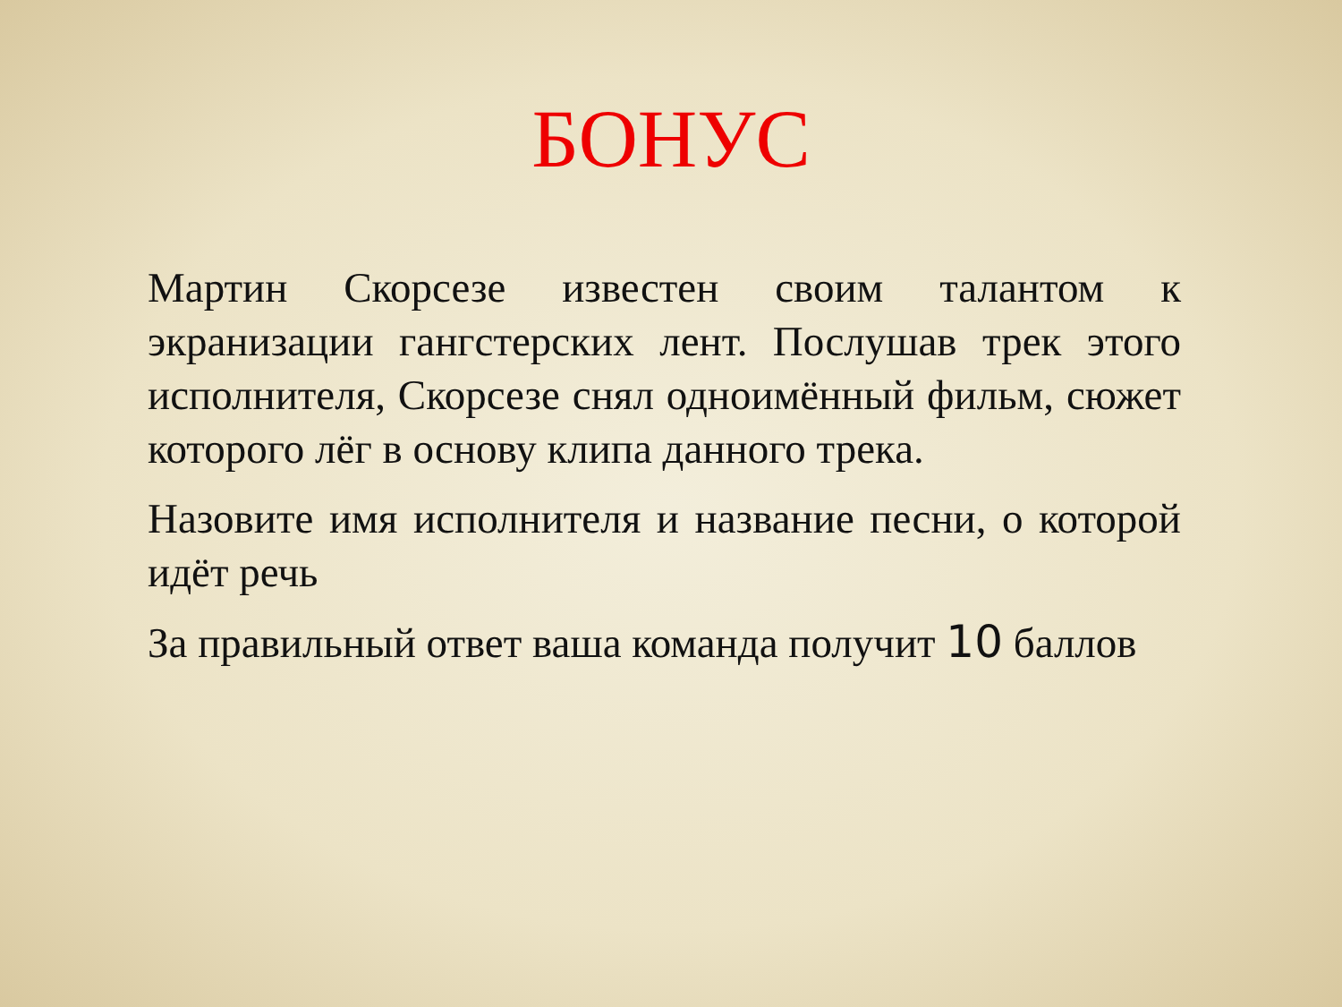БОНУС
Мартин Скорсезе известен своим талантом к экранизации гангстерских лент. Послушав трек этого исполнителя, Скорсезе снял одноимённый фильм, сюжет которого лёг в основу клипа данного трека.
Назовите имя исполнителя и название песни, о которой идёт речь
За правильный ответ ваша команда получит 10 баллов